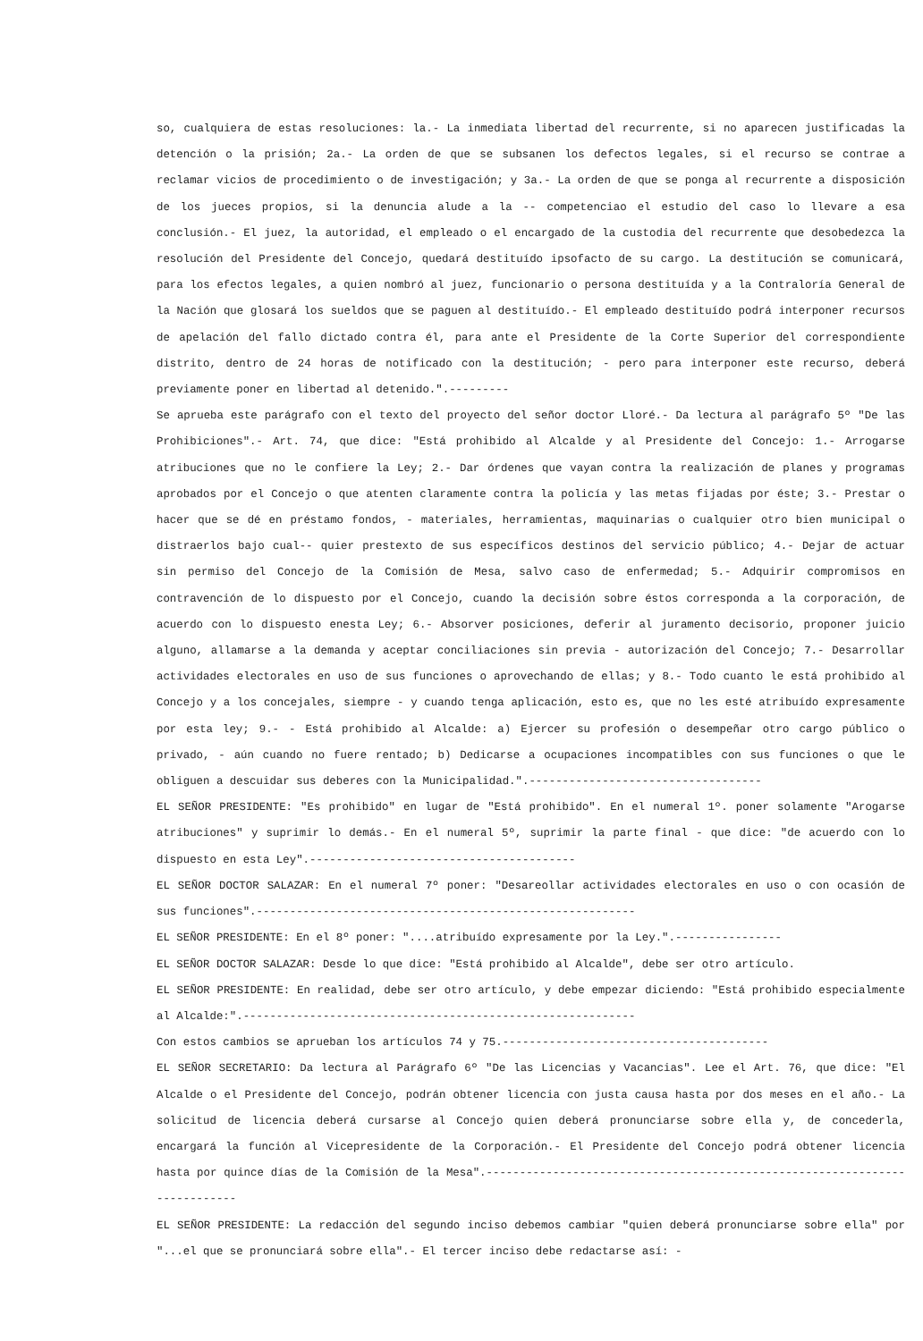so, cualquiera de estas resoluciones: la.- La inmediata libertad del recurrente, si no aparecen justificadas la detención o la prisión; 2a.- La orden de que se subsanen los defectos legales, si el recurso se contrae a reclamar vicios de procedimiento o de investigación; y 3a.- La orden de que se ponga al recurrente a disposición de los jueces propios, si la denuncia alude a la -- competenciao el estudio del caso lo llevare a esa conclusión.- El juez, la autoridad, el empleado o el encargado de la custodia del recurrente que desobedezca la resolución del Presidente del Concejo, quedará destituído ipsofacto de su cargo. La destitución se comunicará, para los efectos legales, a quien nombró al juez, funcionario o persona destituída y a la Contraloría General de la Nación que glosará los sueldos que se paguen al destituído.- El empleado destituído podrá interponer recursos de apelación del fallo dictado contra él, para ante el Presidente de la Corte Superior del correspondiente distrito, dentro de 24 horas de notificado con la destitución; - pero para interponer este recurso, deberá previamente poner en libertad al detenido.".---------
Se aprueba este parágrafo con el texto del proyecto del señor doctor Lloré.- Da lectura al parágrafo 5º "De las Prohibiciones".- Art. 74, que dice: "Está prohibido al Alcalde y al Presidente del Concejo: 1.- Arrogarse atribuciones que no le confiere la Ley; 2.- Dar órdenes que vayan contra la realización de planes y programas aprobados por el Concejo o que atenten claramente contra la policía y las metas fijadas por éste; 3.- Prestar o hacer que se dé en préstamo fondos, - materiales, herramientas, maquinarias o cualquier otro bien municipal o distraerlos bajo cual-- quier prestexto de sus específicos destinos del servicio público; 4.- Dejar de actuar sin permiso del Concejo de la Comisión de Mesa, salvo caso de enfermedad; 5.- Adquirir compromisos en contravención de lo dispuesto por el Concejo, cuando la decisión sobre éstos corresponda a la corporación, de acuerdo con lo dispuesto enesta Ley; 6.- Absorver posiciones, deferir al juramento decisorio, proponer juicio alguno, allamarse a la demanda y aceptar conciliaciones sin previa - autorización del Concejo; 7.- Desarrollar actividades electorales en uso de sus funciones o aprovechando de ellas; y 8.- Todo cuanto le está prohibido al Concejo y a los concejales, siempre - y cuando tenga aplicación, esto es, que no les esté atribuído expresamente por esta ley; 9.- - Está prohibido al Alcalde: a) Ejercer su profesión o desempeñar otro cargo público o privado, - aún cuando no fuere rentado; b) Dedicarse a ocupaciones incompatibles con sus funciones o que le obliguen a descuidar sus deberes con la Municipalidad.".-----------------------------------
EL SEÑOR PRESIDENTE: "Es prohibido" en lugar de "Está prohibido". En el numeral 1º. poner solamente "Arogarse atribuciones" y suprimir lo demás.- En el numeral 5º, suprimir la parte final - que dice: "de acuerdo con lo dispuesto en esta Ley".----------------------------------------
EL SEÑOR DOCTOR SALAZAR: En el numeral 7º poner: "Desareollar actividades electorales en uso o con ocasión de sus funciones".---------------------------------------------------------
EL SEÑOR PRESIDENTE: En el 8º poner: "....atribuído expresamente por la Ley.".----------------
EL SEÑOR DOCTOR SALAZAR: Desde lo que dice: "Está prohibido al Alcalde", debe ser otro artículo.
EL SEÑOR PRESIDENTE: En realidad, debe ser otro artículo, y debe empezar diciendo: "Está prohibido especialmente al Alcalde:".-----------------------------------------------------------
Con estos cambios se aprueban los artículos 74 y 75.----------------------------------------
EL SEÑOR SECRETARIO: Da lectura al Parágrafo 6º "De las Licencias y Vacancias". Lee el Art. 76, que dice: "El Alcalde o el Presidente del Concejo, podrán obtener licencia con justa causa hasta por dos meses en el año.- La solicitud de licencia deberá cursarse al Concejo quien deberá pronunciarse sobre ella y, de concederla, encargará la función al Vicepresidente de la Corporación.- El Presidente del Concejo podrá obtener licencia hasta por quince días de la Comisión de la Mesa".---------------------------------------------------------------------------
EL SEÑOR PRESIDENTE: La redacción del segundo inciso debemos cambiar "quien deberá pronunciarse sobre ella" por "...el que se pronunciará sobre ella".- El tercer inciso debe redactarse así: -